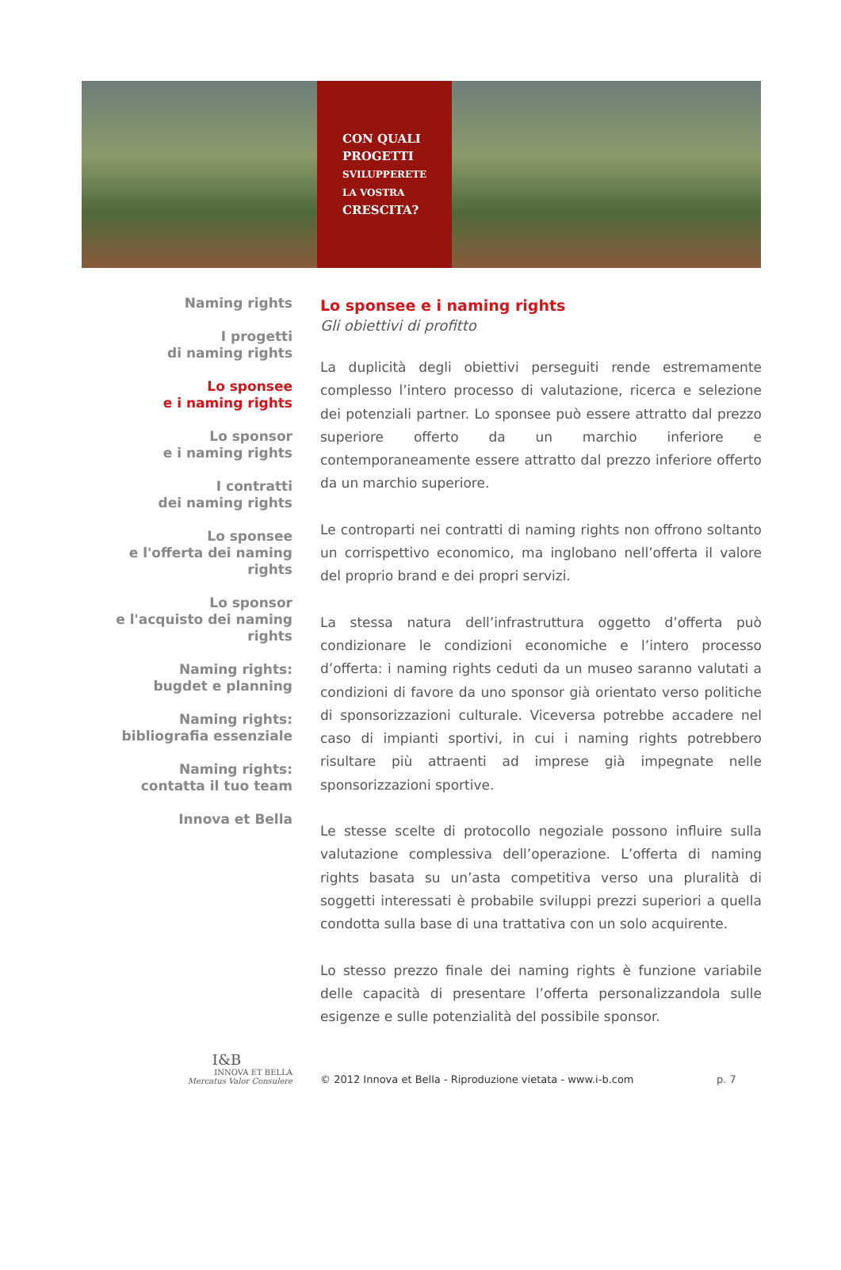CON QUALI
PROGETTI
SVILUPPERETE
LA VOSTRA
CRESCITA?
Naming rights
I progetti
di naming rights
Lo sponsee
e i naming rights
Lo sponsor
e i naming rights
I contratti
dei naming rights
Lo sponsee
e l'offerta dei naming rights
Lo sponsor
e l'acquisto dei naming rights
Naming rights:
bugdet e planning
Naming rights:
bibliografia essenziale
Naming rights:
contatta il tuo team
Innova et Bella
Lo sponsee e i naming rights
Gli obiettivi di profitto
La duplicità degli obiettivi perseguiti rende estremamente complesso l’intero processo di valutazione, ricerca e selezione dei potenziali partner. Lo sponsee può essere attratto dal prezzo superiore offerto da un marchio inferiore e contemporaneamente essere attratto dal prezzo inferiore offerto da un marchio superiore.
Le controparti nei contratti di naming rights non offrono soltanto un corrispettivo economico, ma inglobano nell’offerta il valore del proprio brand e dei propri servizi.
La stessa natura dell’infrastruttura oggetto d’offerta può condizionare le condizioni economiche e l’intero processo d’offerta: i naming rights ceduti da un museo saranno valutati a condizioni di favore da uno sponsor già orientato verso politiche di sponsorizzazioni culturale. Viceversa potrebbe accadere nel caso di impianti sportivi, in cui i naming rights potrebbero risultare più attraenti ad imprese già impegnate nelle sponsorizzazioni sportive.
Le stesse scelte di protocollo negoziale possono influire sulla valutazione complessiva dell’operazione. L’offerta di naming rights basata su un’asta competitiva verso una pluralità di soggetti interessati è probabile sviluppi prezzi superiori a quella condotta sulla base di una trattativa con un solo acquirente.
Lo stesso prezzo finale dei naming rights è funzione variabile delle capacità di presentare l’offerta personalizzandola sulle esigenze e sulle potenzialità del possibile sponsor.
I&B
INNOVA ET BELLA
Mercatus Valor Consulere
© 2012 Innova et Bella - Riproduzione vietata - www.i-b.com
p. 7